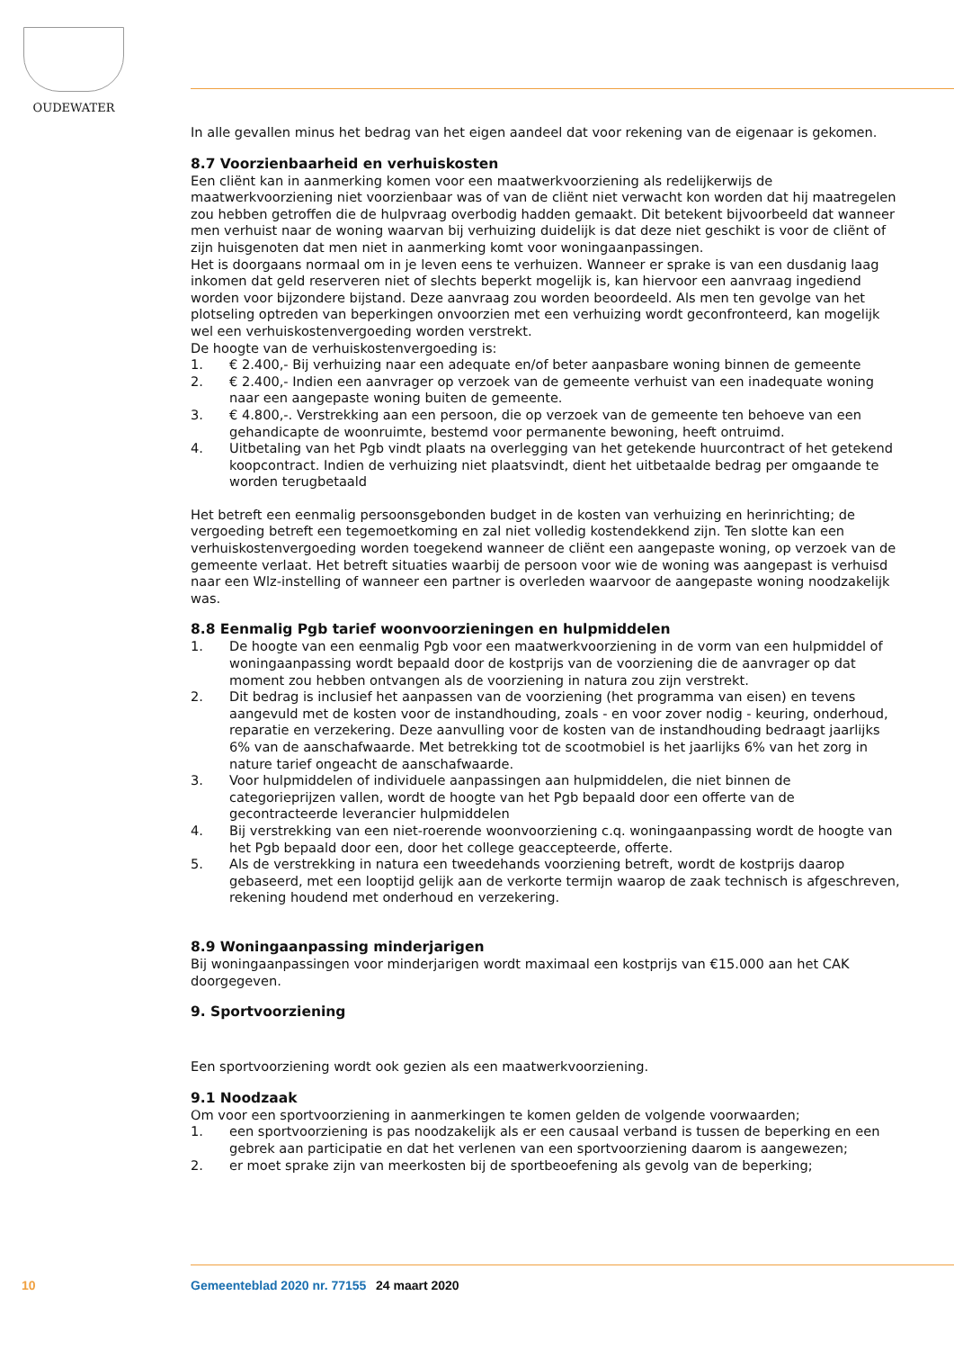OUDEWATER
In alle gevallen minus het bedrag van het eigen aandeel dat voor rekening van de eigenaar is gekomen.
8.7 Voorzienbaarheid en verhuiskosten
Een cliënt kan in aanmerking komen voor een maatwerkvoorziening als redelijkerwijs de maatwerkvoorziening niet voorzienbaar was of van de cliënt niet verwacht kon worden dat hij maatregelen zou hebben getroffen die de hulpvraag overbodig hadden gemaakt. Dit betekent bijvoorbeeld dat wanneer men verhuist naar de woning waarvan bij verhuizing duidelijk is dat deze niet geschikt is voor de cliënt of zijn huisgenoten dat men niet in aanmerking komt voor woningaanpassingen.
Het is doorgaans normaal om in je leven eens te verhuizen. Wanneer er sprake is van een dusdanig laag inkomen dat geld reserveren niet of slechts beperkt mogelijk is, kan hiervoor een aanvraag ingediend worden voor bijzondere bijstand. Deze aanvraag zou worden beoordeeld. Als men ten gevolge van het plotseling optreden van beperkingen onvoorzien met een verhuizing wordt geconfronteerd, kan mogelijk wel een verhuiskostenvergoeding worden verstrekt.
De hoogte van de verhuiskostenvergoeding is:
1. € 2.400,- Bij verhuizing naar een adequate en/of beter aanpasbare woning binnen de gemeente
2. € 2.400,- Indien een aanvrager op verzoek van de gemeente verhuist van een inadequate woning naar een aangepaste woning buiten de gemeente.
3. € 4.800,-. Verstrekking aan een persoon, die op verzoek van de gemeente ten behoeve van een gehandicapte de woonruimte, bestemd voor permanente bewoning, heeft ontruimd.
4. Uitbetaling van het Pgb vindt plaats na overlegging van het getekende huurcontract of het getekend koopcontract. Indien de verhuizing niet plaatsvindt, dient het uitbetaalde bedrag per omgaande te worden terugbetaald
Het betreft een eenmalig persoonsgebonden budget in de kosten van verhuizing en herinrichting; de vergoeding betreft een tegemoetkoming en zal niet volledig kostendekkend zijn. Ten slotte kan een verhuiskostenvergoeding worden toegekend wanneer de cliënt een aangepaste woning, op verzoek van de gemeente verlaat. Het betreft situaties waarbij de persoon voor wie de woning was aangepast is verhuisd naar een Wlz-instelling of wanneer een partner is overleden waarvoor de aangepaste woning noodzakelijk was.
8.8 Eenmalig Pgb tarief woonvoorzieningen en hulpmiddelen
1. De hoogte van een eenmalig Pgb voor een maatwerkvoorziening in de vorm van een hulpmiddel of woningaanpassing wordt bepaald door de kostprijs van de voorziening die de aanvrager op dat moment zou hebben ontvangen als de voorziening in natura zou zijn verstrekt.
2. Dit bedrag is inclusief het aanpassen van de voorziening (het programma van eisen) en tevens aangevuld met de kosten voor de instandhouding, zoals - en voor zover nodig - keuring, onderhoud, reparatie en verzekering. Deze aanvulling voor de kosten van de instandhouding bedraagt jaarlijks 6% van de aanschafwaarde. Met betrekking tot de scootmobiel is het jaarlijks 6% van het zorg in nature tarief ongeacht de aanschafwaarde.
3. Voor hulpmiddelen of individuele aanpassingen aan hulpmiddelen, die niet binnen de categorieprijzen vallen, wordt de hoogte van het Pgb bepaald door een offerte van de gecontracteerde leverancier hulpmiddelen
4. Bij verstrekking van een niet-roerende woonvoorziening c.q. woningaanpassing wordt de hoogte van het Pgb bepaald door een, door het college geaccepteerde, offerte.
5. Als de verstrekking in natura een tweedehands voorziening betreft, wordt de kostprijs daarop gebaseerd, met een looptijd gelijk aan de verkorte termijn waarop de zaak technisch is afgeschreven, rekening houdend met onderhoud en verzekering.
8.9 Woningaanpassing minderjarigen
Bij woningaanpassingen voor minderjarigen wordt maximaal een kostprijs van €15.000 aan het CAK doorgegeven.
9. Sportvoorziening
Een sportvoorziening wordt ook gezien als een maatwerkvoorziening.
9.1 Noodzaak
Om voor een sportvoorziening in aanmerkingen te komen gelden de volgende voorwaarden;
1. een sportvoorziening is pas noodzakelijk als er een causaal verband is tussen de beperking en een gebrek aan participatie en dat het verlenen van een sportvoorziening daarom is aangewezen;
2. er moet sprake zijn van meerkosten bij de sportbeoefening als gevolg van de beperking;
10 Gemeenteblad 2020 nr. 77155 24 maart 2020